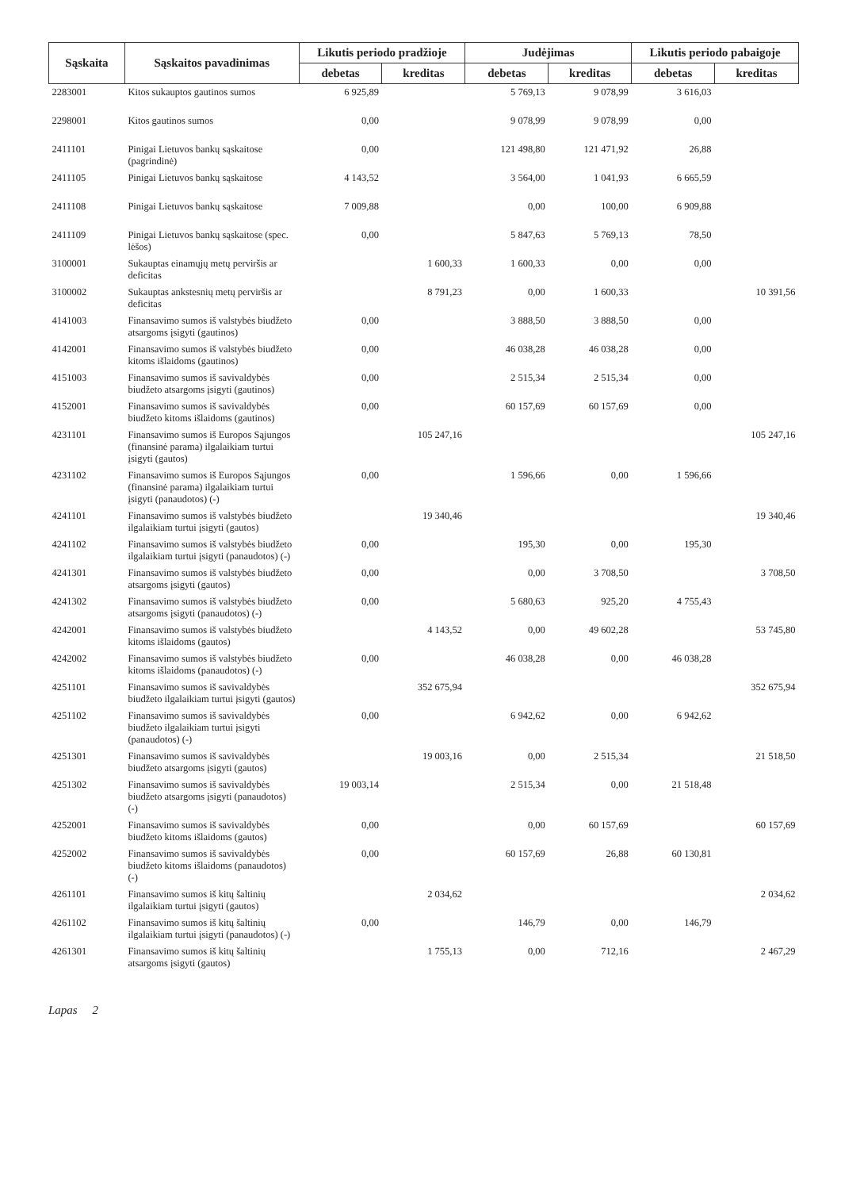| Sąskaita | Sąskaitos pavadinimas | Likutis periodo pradžioje | | Judėjimas | | Likutis periodo pabaigoje | |
| --- | --- | --- | --- | --- | --- | --- | --- |
| | | debetas | kreditas | debetas | kreditas | debetas | kreditas |
| 2283001 | Kitos sukauptos gautinos sumos | 6 925,89 | | 5 769,13 | 9 078,99 | 3 616,03 | |
| 2298001 | Kitos gautinos sumos | 0,00 | | 9 078,99 | 9 078,99 | 0,00 | |
| 2411101 | Pinigai Lietuvos bankų sąskaitose (pagrindinė) | 0,00 | | 121 498,80 | 121 471,92 | 26,88 | |
| 2411105 | Pinigai Lietuvos bankų sąskaitose | 4 143,52 | | 3 564,00 | 1 041,93 | 6 665,59 | |
| 2411108 | Pinigai Lietuvos bankų sąskaitose | 7 009,88 | | 0,00 | 100,00 | 6 909,88 | |
| 2411109 | Pinigai Lietuvos bankų sąskaitose (spec. lėšos) | 0,00 | | 5 847,63 | 5 769,13 | 78,50 | |
| 3100001 | Sukauptas einamųjų metų perviršis ar deficitas | | 1 600,33 | 1 600,33 | 0,00 | 0,00 | |
| 3100002 | Sukauptas ankstesnių metų perviršis ar deficitas | | 8 791,23 | 0,00 | 1 600,33 | | 10 391,56 |
| 4141003 | Finansavimo sumos iš valstybės biudžeto atsargoms įsigyti (gautinos) | 0,00 | | 3 888,50 | 3 888,50 | 0,00 | |
| 4142001 | Finansavimo sumos iš valstybės biudžeto kitoms išlaidoms (gautinos) | 0,00 | | 46 038,28 | 46 038,28 | 0,00 | |
| 4151003 | Finansavimo sumos iš savivaldybės biudžeto atsargoms įsigyti (gautinos) | 0,00 | | 2 515,34 | 2 515,34 | 0,00 | |
| 4152001 | Finansavimo sumos iš savivaldybės biudžeto kitoms išlaidoms (gautinos) | 0,00 | | 60 157,69 | 60 157,69 | 0,00 | |
| 4231101 | Finansavimo sumos iš Europos Sąjungos (finansinė parama) ilgalaikiam turtui įsigyti (gautos) | | 105 247,16 | | | | 105 247,16 |
| 4231102 | Finansavimo sumos iš Europos Sąjungos (finansinė parama) ilgalaikiam turtui įsigyti (panaudotos) (-) | 0,00 | | 1 596,66 | 0,00 | 1 596,66 | |
| 4241101 | Finansavimo sumos iš valstybės biudžeto ilgalaikiam turtui įsigyti (gautos) | | 19 340,46 | | | | 19 340,46 |
| 4241102 | Finansavimo sumos iš valstybės biudžeto ilgalaikiam turtui įsigyti (panaudotos) (-) | 0,00 | | 195,30 | 0,00 | 195,30 | |
| 4241301 | Finansavimo sumos iš valstybės biudžeto atsargoms įsigyti (gautos) | 0,00 | | 0,00 | 3 708,50 | | 3 708,50 |
| 4241302 | Finansavimo sumos iš valstybės biudžeto atsargoms įsigyti (panaudotos) (-) | 0,00 | | 5 680,63 | 925,20 | 4 755,43 | |
| 4242001 | Finansavimo sumos iš valstybės biudžeto kitoms išlaidoms (gautos) | | 4 143,52 | 0,00 | 49 602,28 | | 53 745,80 |
| 4242002 | Finansavimo sumos iš valstybės biudžeto kitoms išlaidoms (panaudotos) (-) | 0,00 | | 46 038,28 | 0,00 | 46 038,28 | |
| 4251101 | Finansavimo sumos iš savivaldybės biudžeto ilgalaikiam turtui įsigyti (gautos) | | 352 675,94 | | | | 352 675,94 |
| 4251102 | Finansavimo sumos iš savivaldybės biudžeto ilgalaikiam turtui įsigyti (panaudotos) (-) | 0,00 | | 6 942,62 | 0,00 | 6 942,62 | |
| 4251301 | Finansavimo sumos iš savivaldybės biudžeto atsargoms įsigyti (gautos) | | 19 003,16 | 0,00 | 2 515,34 | | 21 518,50 |
| 4251302 | Finansavimo sumos iš savivaldybės biudžeto atsargoms įsigyti (panaudotos) (-) | 19 003,14 | | 2 515,34 | 0,00 | 21 518,48 | |
| 4252001 | Finansavimo sumos iš savivaldybės biudžeto kitoms išlaidoms (gautos) | 0,00 | | 0,00 | 60 157,69 | | 60 157,69 |
| 4252002 | Finansavimo sumos iš savivaldybės biudžeto kitoms išlaidoms (panaudotos) (-) | 0,00 | | 60 157,69 | 26,88 | 60 130,81 | |
| 4261101 | Finansavimo sumos iš kitų šaltinių ilgalaikiam turtui įsigyti (gautos) | | 2 034,62 | | | | 2 034,62 |
| 4261102 | Finansavimo sumos iš kitų šaltinių ilgalaikiam turtui įsigyti (panaudotos) (-) | 0,00 | | 146,79 | 0,00 | 146,79 | |
| 4261301 | Finansavimo sumos iš kitų šaltinių atsargoms įsigyti (gautos) | | 1 755,13 | 0,00 | 712,16 | | 2 467,29 |
Lapas 2